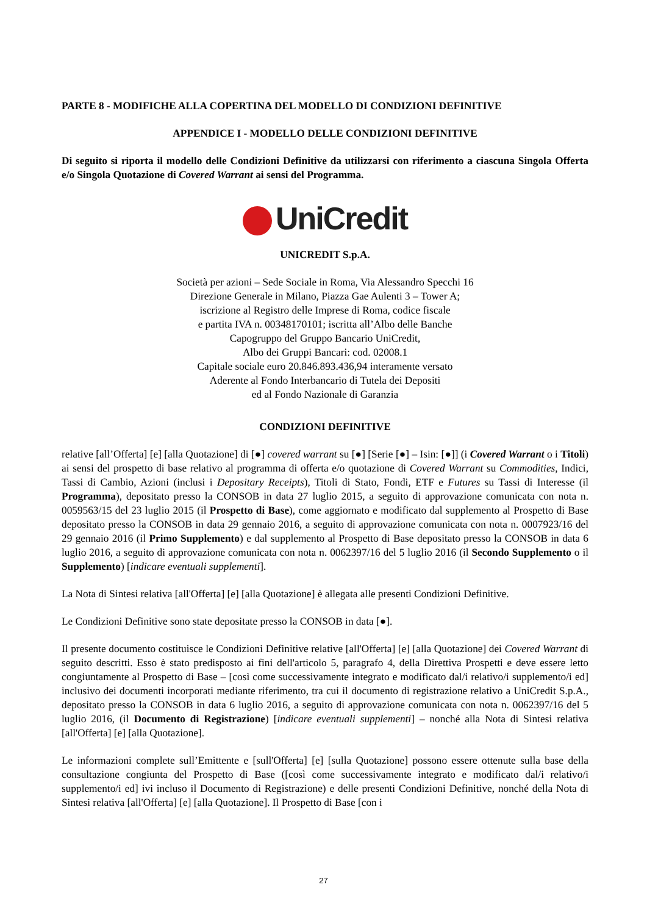PARTE 8 - MODIFICHE ALLA COPERTINA DEL MODELLO DI CONDIZIONI DEFINITIVE
APPENDICE I - MODELLO DELLE CONDIZIONI DEFINITIVE
Di seguito si riporta il modello delle Condizioni Definitive da utilizzarsi con riferimento a ciascuna Singola Offerta e/o Singola Quotazione di Covered Warrant ai sensi del Programma.
UniCredit
UNICREDIT S.p.A.
Società per azioni – Sede Sociale in Roma, Via Alessandro Specchi 16
Direzione Generale in Milano, Piazza Gae Aulenti 3 – Tower A;
iscrizione al Registro delle Imprese di Roma, codice fiscale
e partita IVA n. 00348170101; iscritta all’Albo delle Banche
Capogruppo del Gruppo Bancario UniCredit,
Albo dei Gruppi Bancari: cod. 02008.1
Capitale sociale euro 20.846.893.436,94 interamente versato
Aderente al Fondo Interbancario di Tutela dei Depositi
ed al Fondo Nazionale di Garanzia
CONDIZIONI DEFINITIVE
relative [all’Offerta] [e] [alla Quotazione] di [●] covered warrant su [●] [Serie [●] – Isin: [●]] (i Covered Warrant o i Titoli) ai sensi del prospetto di base relativo al programma di offerta e/o quotazione di Covered Warrant su Commodities, Indici, Tassi di Cambio, Azioni (inclusi i Depositary Receipts), Titoli di Stato, Fondi, ETF e Futures su Tassi di Interesse (il Programma), depositato presso la CONSOB in data 27 luglio 2015, a seguito di approvazione comunicata con nota n. 0059563/15 del 23 luglio 2015 (il Prospetto di Base), come aggiornato e modificato dal supplemento al Prospetto di Base depositato presso la CONSOB in data 29 gennaio 2016, a seguito di approvazione comunicata con nota n. 0007923/16 del 29 gennaio 2016 (il Primo Supplemento) e dal supplemento al Prospetto di Base depositato presso la CONSOB in data 6 luglio 2016, a seguito di approvazione comunicata con nota n. 0062397/16 del 5 luglio 2016 (il Secondo Supplemento o il Supplemento) [indicare eventuali supplementi].
La Nota di Sintesi relativa [all'Offerta] [e] [alla Quotazione] è allegata alle presenti Condizioni Definitive.
Le Condizioni Definitive sono state depositate presso la CONSOB in data [●].
Il presente documento costituisce le Condizioni Definitive relative [all'Offerta] [e] [alla Quotazione] dei Covered Warrant di seguito descritti. Esso è stato predisposto ai fini dell'articolo 5, paragrafo 4, della Direttiva Prospetti e deve essere letto congiuntamente al Prospetto di Base – [così come successivamente integrato e modificato dal/i relativo/i supplemento/i ed] inclusivo dei documenti incorporati mediante riferimento, tra cui il documento di registrazione relativo a UniCredit S.p.A., depositato presso la CONSOB in data 6 luglio 2016, a seguito di approvazione comunicata con nota n. 0062397/16 del 5 luglio 2016, (il Documento di Registrazione) [indicare eventuali supplementi] – nonché alla Nota di Sintesi relativa [all'Offerta] [e] [alla Quotazione].
Le informazioni complete sull’Emittente e [sull'Offerta] [e] [sulla Quotazione] possono essere ottenute sulla base della consultazione congiunta del Prospetto di Base ([così come successivamente integrato e modificato dal/i relativo/i supplemento/i ed] ivi incluso il Documento di Registrazione) e delle presenti Condizioni Definitive, nonché della Nota di Sintesi relativa [all'Offerta] [e] [alla Quotazione]. Il Prospetto di Base [con i
27